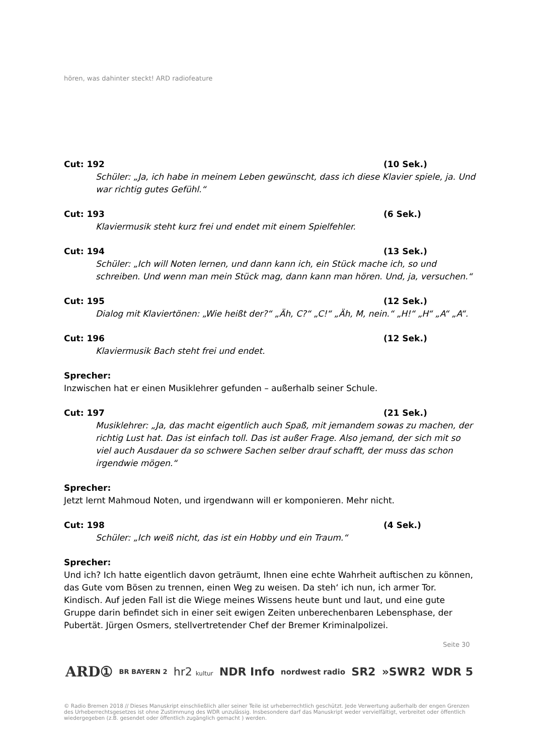hören, was dahinter steckt! ARD radiofeature
Cut: 192 (10 Sek.)
Schüler: „Ja, ich habe in meinem Leben gewünscht, dass ich diese Klavier spiele, ja. Und war richtig gutes Gefühl.“
Cut: 193 (6 Sek.)
Klaviermusik steht kurz frei und endet mit einem Spielfehler.
Cut: 194 (13 Sek.)
Schüler: „Ich will Noten lernen, und dann kann ich, ein Stück mache ich, so und schreiben. Und wenn man mein Stück mag, dann kann man hören. Und, ja, versuchen.“
Cut: 195 (12 Sek.)
Dialog mit Klaviertönen: „Wie heißt der?“ „Äh, C?“ „C!“ „Äh, M, nein.“ „H!“ „H“ „A“ „A“.
Cut: 196 (12 Sek.)
Klaviermusik Bach steht frei und endet.
Sprecher:
Inzwischen hat er einen Musiklehrer gefunden – außerhalb seiner Schule.
Cut: 197 (21 Sek.)
Musiklehrer: „Ja, das macht eigentlich auch Spaß, mit jemandem sowas zu machen, der richtig Lust hat. Das ist einfach toll. Das ist außer Frage. Also jemand, der sich mit so viel auch Ausdauer da so schwere Sachen selber drauf schafft, der muss das schon irgendwie mögen.“
Sprecher:
Jetzt lernt Mahmoud Noten, und irgendwann will er komponieren. Mehr nicht.
Cut: 198 (4 Sek.)
Schüler: „Ich weiß nicht, das ist ein Hobby und ein Traum.“
Sprecher:
Und ich? Ich hatte eigentlich davon geträumt, Ihnen eine echte Wahrheit auftischen zu können, das Gute vom Bösen zu trennen, einen Weg zu weisen. Da steh‘ ich nun, ich armer Tor. Kindisch. Auf jeden Fall ist die Wiege meines Wissens heute bunt und laut, und eine gute Gruppe darin befindet sich in einer seit ewigen Zeiten unberechenbaren Lebensphase, der Pubertät. Jürgen Osmers, stellvertretender Chef der Bremer Kriminalpolizei.
Seite 30
ARD① BR BAYERN 2 hr2 kultur NDR Info nordwest radio SR2 »SWR2 WDR 5
© Radio Bremen 2018 // Dieses Manuskript einschließlich aller seiner Teile ist urheberrechtlich geschützt. Jede Verwertung außerhalb der engen Grenzen des Urheberrechtsgesetzes ist ohne Zustimmung des WDR unzulässig. Insbesondere darf das Manuskript weder vervielfältigt, verbreitet oder öffentlich wiedergegeben (z.B. gesendet oder öffentlich zugänglich gemacht ) werden.